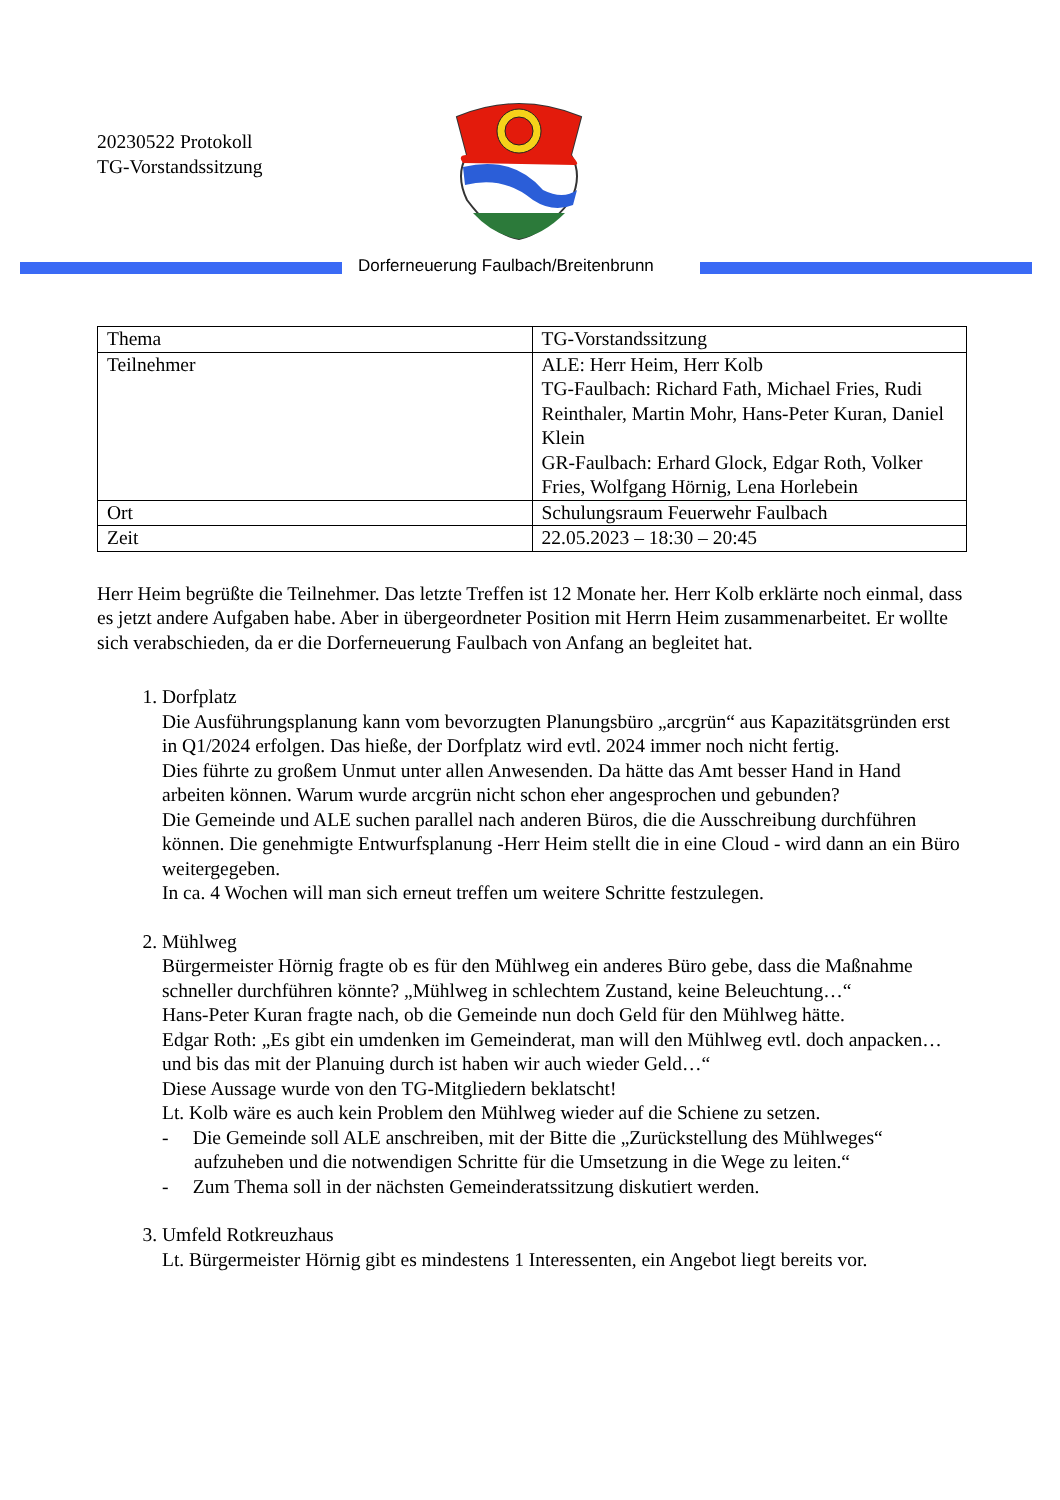20230522 Protokoll
TG-Vorstandssitzung
Dorferneuerung Faulbach/Breitenbrunn
| Thema | TG-Vorstandssitzung |
| Teilnehmer | ALE: Herr Heim, Herr Kolb TG-Faulbach: Richard Fath, Michael Fries, Rudi Reinthaler, Martin Mohr, Hans-Peter Kuran, Daniel Klein GR-Faulbach: Erhard Glock, Edgar Roth, Volker Fries, Wolfgang Hörnig, Lena Horlebein |
| Ort | Schulungsraum Feuerwehr Faulbach |
| Zeit | 22.05.2023 – 18:30 – 20:45 |
Herr Heim begrüßte die Teilnehmer. Das letzte Treffen ist 12 Monate her. Herr Kolb erklärte noch einmal, dass es jetzt andere Aufgaben habe. Aber in übergeordneter Position mit Herrn Heim zusammenarbeitet. Er wollte sich verabschieden, da er die Dorferneuerung Faulbach von Anfang an begleitet hat.
1. Dorfplatz
Die Ausführungsplanung kann vom bevorzugten Planungsbüro „arcgrün“ aus Kapazitätsgründen erst in Q1/2024 erfolgen. Das hieße, der Dorfplatz wird evtl. 2024 immer noch nicht fertig.
Dies führte zu großem Unmut unter allen Anwesenden. Da hätte das Amt besser Hand in Hand arbeiten können. Warum wurde arcgrün nicht schon eher angesprochen und gebunden?
Die Gemeinde und ALE suchen parallel nach anderen Büros, die die Ausschreibung durchführen können. Die genehmigte Entwurfsplanung -Herr Heim stellt die in eine Cloud - wird dann an ein Büro weitergegeben.
In ca. 4 Wochen will man sich erneut treffen um weitere Schritte festzulegen.
2. Mühlweg
Bürgermeister Hörnig fragte ob es für den Mühlweg ein anderes Büro gebe, dass die Maßnahme schneller durchführen könnte? „Mühlweg in schlechtem Zustand, keine Beleuchtung…“
Hans-Peter Kuran fragte nach, ob die Gemeinde nun doch Geld für den Mühlweg hätte.
Edgar Roth: „Es gibt ein umdenken im Gemeinderat, man will den Mühlweg evtl. doch anpacken…und bis das mit der Planuing durch ist haben wir auch wieder Geld…“
Diese Aussage wurde von den TG-Mitgliedern beklatscht!
Lt. Kolb wäre es auch kein Problem den Mühlweg wieder auf die Schiene zu setzen.
- Die Gemeinde soll ALE anschreiben, mit der Bitte die „Zurückstellung des Mühlweges“ aufzuheben und die notwendigen Schritte für die Umsetzung in die Wege zu leiten.“
- Zum Thema soll in der nächsten Gemeinderatssitzung diskutiert werden.
3. Umfeld Rotkreuzhaus
Lt. Bürgermeister Hörnig gibt es mindestens 1 Interessenten, ein Angebot liegt bereits vor.